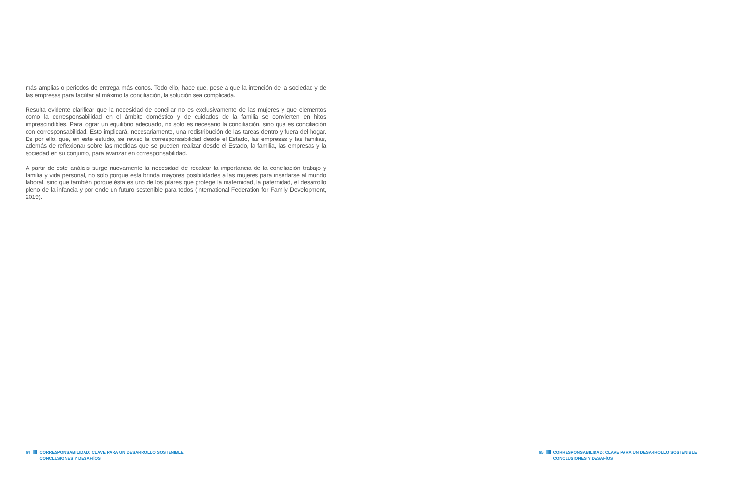más amplias o periodos de entrega más cortos. Todo ello, hace que, pese a que la intención de la sociedad y de las empresas para facilitar al máximo la conciliación, la solución sea complicada.
Resulta evidente clarificar que la necesidad de conciliar no es exclusivamente de las mujeres y que elementos como la corresponsabilidad en el ámbito doméstico y de cuidados de la familia se convierten en hitos imprescindibles. Para lograr un equilibrio adecuado, no solo es necesario la conciliación, sino que es conciliación con corresponsabilidad. Esto implicará, necesariamente, una redistribución de las tareas dentro y fuera del hogar. Es por ello, que, en este estudio, se revisó la corresponsabilidad desde el Estado, las empresas y las familias, además de reflexionar sobre las medidas que se pueden realizar desde el Estado, la familia, las empresas y la sociedad en su conjunto, para avanzar en corresponsabilidad.
A partir de este análisis surge nuevamente la necesidad de recalcar la importancia de la conciliación trabajo y familia y vida personal, no solo porque esta brinda mayores posibilidades a las mujeres para insertarse al mundo laboral, sino que también porque ésta es uno de los pilares que protege la maternidad, la paternidad, el desarrollo pleno de la infancia y por ende un futuro sostenible para todos (International Federation for Family Development, 2019).
64 CORRESPONSABILIDAD: CLAVE PARA UN DESARROLLO SOSTENIBLE
CONCLUSIONES Y DESAFIÍOS
65 CORRESPONSABILIDAD: CLAVE PARA UN DESARROLLO SOSTENIBLE
CONCLUSIONES Y DESAFÍOS